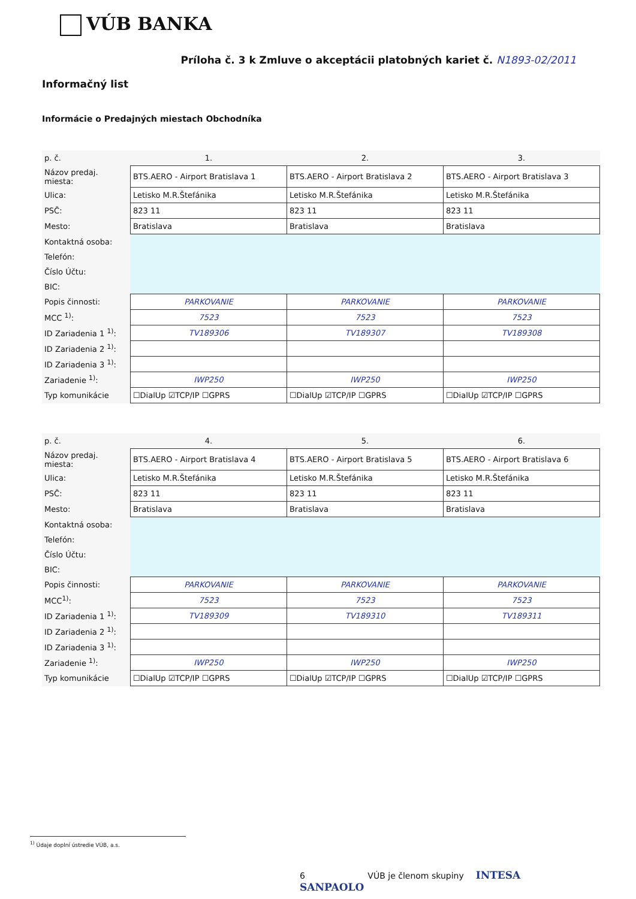VÚB BANKA
Príloha č. 3 k Zmluve o akceptácii platobných kariet č. N1893-02/2011
Informačný list
Informácie o Predajných miestach Obchodníka
| p. č. | 1. | 2. | 3. |
| Názov predaj. miesta: | BTS.AERO - Airport Bratislava 1 | BTS.AERO - Airport Bratislava 2 | BTS.AERO - Airport Bratislava 3 |
| Ulica: | Letisko M.R.Štefánika | Letisko M.R.Štefánika | Letisko M.R.Štefánika |
| PSČ: | 823 11 | 823 11 | 823 11 |
| Mesto: | Bratislava | Bratislava | Bratislava |
| Kontaktná osoba: | | | |
| Telefón: | | | |
| Číslo Účtu: | | | |
| BIC: | | | |
| Popis činnosti: | PARKOVANIE | PARKOVANIE | PARKOVANIE |
| MCC <sup>1)</sup>: | 7523 | 7523 | 7523 |
| ID Zariadenia 1 <sup>1)</sup>: | TV189306 | TV189307 | TV189308 |
| ID Zariadenia 2 <sup>1)</sup>: | | | |
| ID Zariadenia 3 <sup>1)</sup>: | | | |
| Zariadenie <sup>1)</sup>: | IWP250 | IWP250 | IWP250 |
| Typ komunikácie | ☐DialUp ☑TCP/IP ☐GPRS | ☐DialUp ☑TCP/IP ☐GPRS | ☐DialUp ☑TCP/IP ☐GPRS |
| p. č. | 4. | 5. | 6. |
| Názov predaj. miesta: | BTS.AERO - Airport Bratislava 4 | BTS.AERO - Airport Bratislava 5 | BTS.AERO - Airport Bratislava 6 |
| Ulica: | Letisko M.R.Štefánika | Letisko M.R.Štefánika | Letisko M.R.Štefánika |
| PSČ: | 823 11 | 823 11 | 823 11 |
| Mesto: | Bratislava | Bratislava | Bratislava |
| Kontaktná osoba: | | | |
| Telefón: | | | |
| Číslo Účtu: | | | |
| BIC: | | | |
| Popis činnosti: | PARKOVANIE | PARKOVANIE | PARKOVANIE |
| MCC<sup>1)</sup>: | 7523 | 7523 | 7523 |
| ID Zariadenia 1 <sup>1)</sup>: | TV189309 | TV189310 | TV189311 |
| ID Zariadenia 2 <sup>1)</sup>: | | | |
| ID Zariadenia 3 <sup>1)</sup>: | | | |
| Zariadenie <sup>1)</sup>: | IWP250 | IWP250 | IWP250 |
| Typ komunikácie | ☐DialUp ☑TCP/IP ☐GPRS | ☐DialUp ☑TCP/IP ☐GPRS | ☐DialUp ☑TCP/IP ☐GPRS |
<sup>1)</sup> Údaje doplní ústredie VÚB, a.s.
6 VÚB je členom skupiny INTESA SANPAOLO